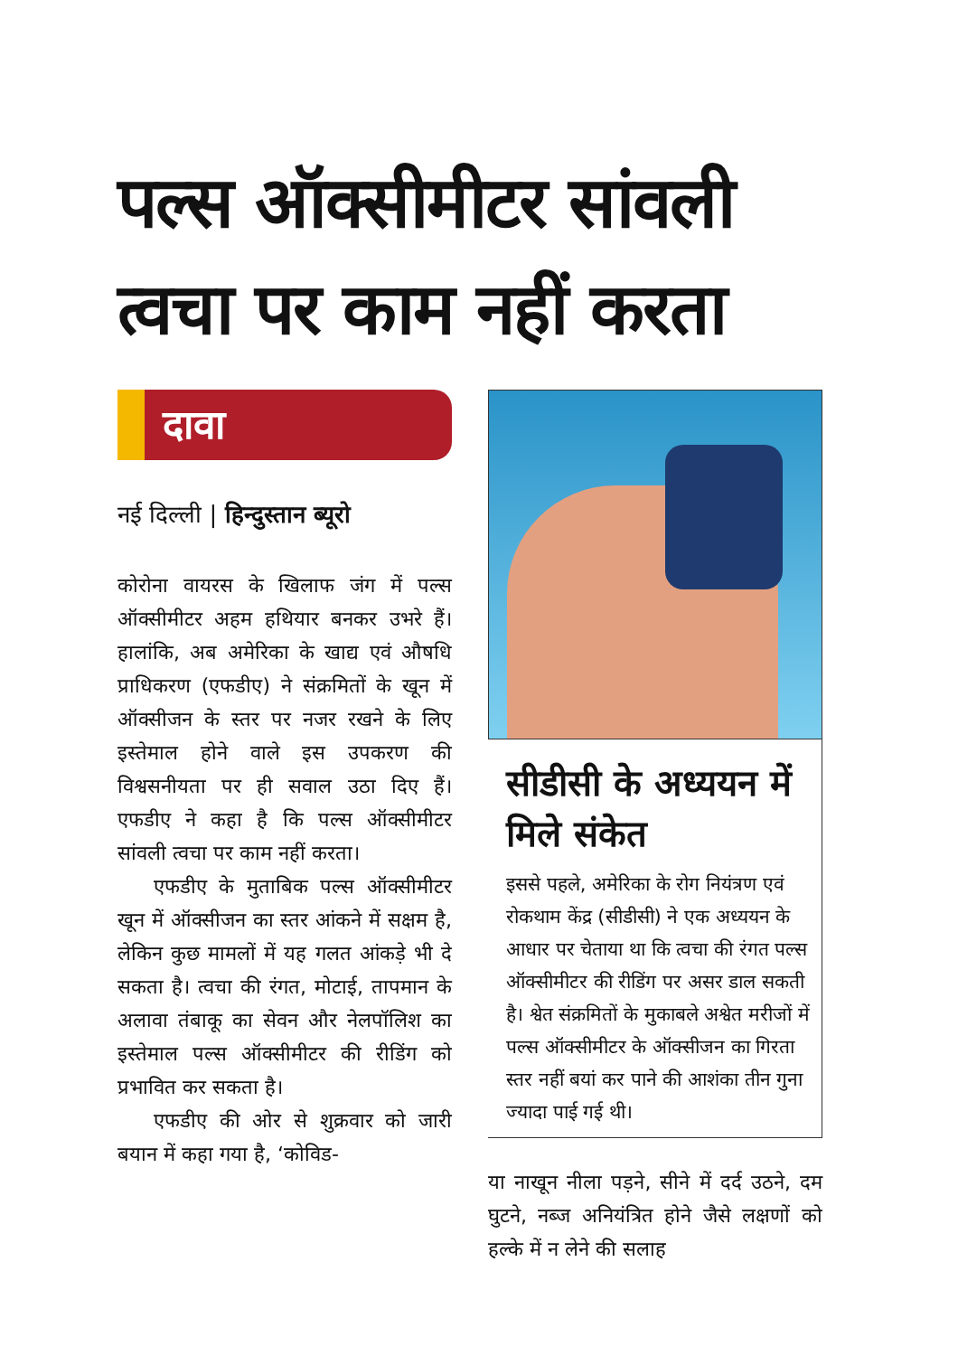पल्स ऑक्सीमीटर सांवली त्वचा पर काम नहीं करता
दावा
नई दिल्ली | हिन्दुस्तान ब्यूरो
कोरोना वायरस के खिलाफ जंग में पल्स ऑक्सीमीटर अहम हथियार बनकर उभरे हैं। हालांकि, अब अमेरिका के खाद्य एवं औषधि प्राधिकरण (एफडीए) ने संक्रमितों के खून में ऑक्सीजन के स्तर पर नजर रखने के लिए इस्तेमाल होने वाले इस उपकरण की विश्वसनीयता पर ही सवाल उठा दिए हैं। एफडीए ने कहा है कि पल्स ऑक्सीमीटर सांवली त्वचा पर काम नहीं करता।
एफडीए के मुताबिक पल्स ऑक्सीमीटर खून में ऑक्सीजन का स्तर आंकने में सक्षम है, लेकिन कुछ मामलों में यह गलत आंकड़े भी दे सकता है। त्वचा की रंगत, मोटाई, तापमान के अलावा तंबाकू का सेवन और नेलपॉलिश का इस्तेमाल पल्स ऑक्सीमीटर की रीडिंग को प्रभावित कर सकता है।
एफडीए की ओर से शुक्रवार को जारी बयान में कहा गया है, ‘कोविड-
सीडीसी के अध्ययन में मिले संकेत
इससे पहले, अमेरिका के रोग नियंत्रण एवं रोकथाम केंद्र (सीडीसी) ने एक अध्ययन के आधार पर चेताया था कि त्वचा की रंगत पल्स ऑक्सीमीटर की रीडिंग पर असर डाल सकती है। श्वेत संक्रमितों के मुकाबले अश्वेत मरीजों में पल्स ऑक्सीमीटर के ऑक्सीजन का गिरता स्तर नहीं बयां कर पाने की आशंका तीन गुना ज्यादा पाई गई थी।
या नाखून नीला पड़ने, सीने में दर्द उठने, दम घुटने, नब्ज अनियंत्रित होने जैसे लक्षणों को हल्के में न लेने की सलाह